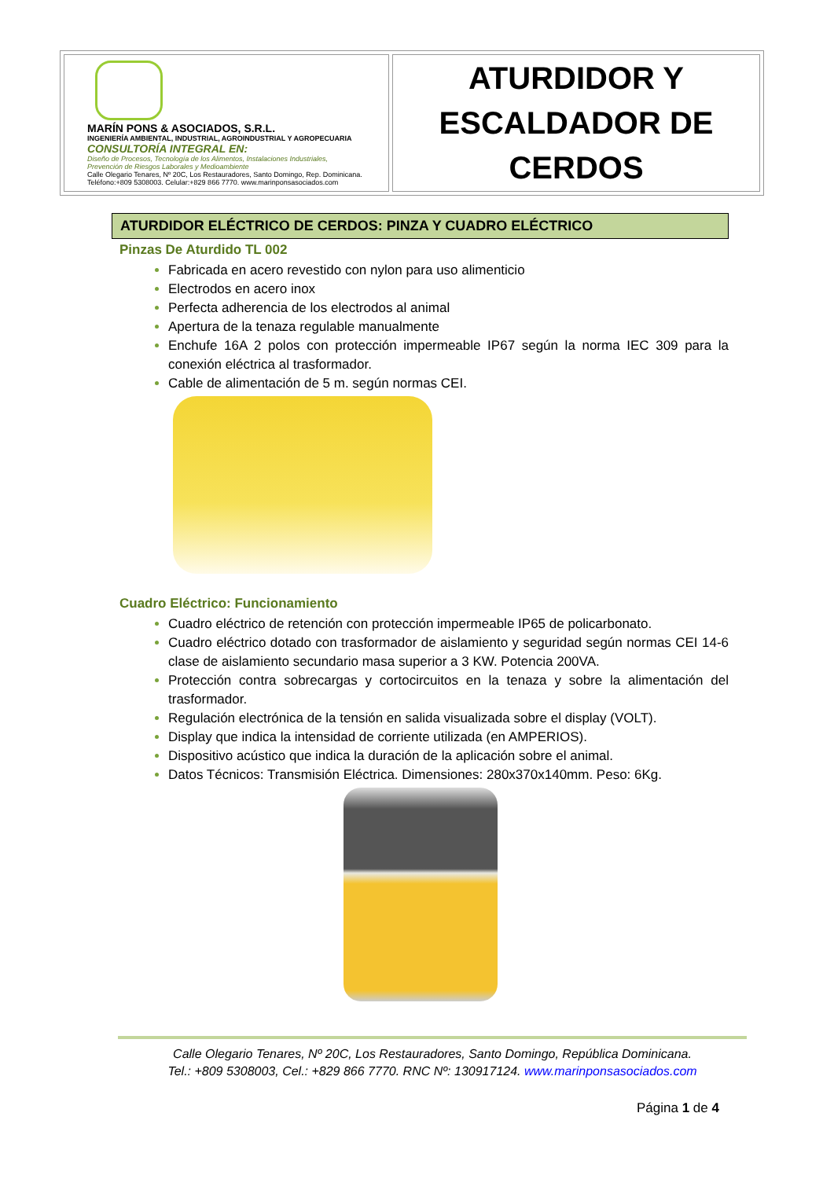| MARÍN PONS & ASOCIADOS, S.R.L. INGENIERÍA AMBIENTAL, INDUSTRIAL, AGROINDUSTRIAL Y AGROPECUARIA CONSULTORÍA INTEGRAL EN: Diseño de Procesos, Tecnología de los Alimentos, Instalaciones Industriales, Prevención de Riesgos Laborales y Medioambiente Calle Olegario Tenares, Nº 20C, Los Restauradores, Santo Domingo, Rep. Dominicana. Teléfono:+809 5308003. Celular:+829 866 7770. www.marinponsasociados.com | ATURDIDOR Y ESCALDADOR DE CERDOS |
ATURDIDOR ELÉCTRICO DE CERDOS: PINZA Y CUADRO ELÉCTRICO
Pinzas De Aturdido TL 002
Fabricada en acero revestido con nylon para uso alimenticio
Electrodos en acero inox
Perfecta adherencia de los electrodos al animal
Apertura de la tenaza regulable manualmente
Enchufe 16A 2 polos con protección impermeable IP67 según la norma IEC 309 para la conexión eléctrica al trasformador.
Cable de alimentación de 5 m. según normas CEI.
Cuadro Eléctrico: Funcionamiento
Cuadro eléctrico de retención con protección impermeable IP65 de policarbonato.
Cuadro eléctrico dotado con trasformador de aislamiento y seguridad según normas CEI 14-6 clase de aislamiento secundario masa superior a 3 KW. Potencia 200VA.
Protección contra sobrecargas y cortocircuitos en la tenaza y sobre la alimentación del trasformador.
Regulación electrónica de la tensión en salida visualizada sobre el display (VOLT).
Display que indica la intensidad de corriente utilizada (en AMPERIOS).
Dispositivo acústico que indica la duración de la aplicación sobre el animal.
Datos Técnicos: Transmisión Eléctrica. Dimensiones: 280x370x140mm. Peso: 6Kg.
Calle Olegario Tenares, Nº 20C, Los Restauradores, Santo Domingo, República Dominicana.
Tel.: +809 5308003, Cel.: +829 866 7770. RNC Nº: 130917124. www.marinponsasociados.com
Página 1 de 4